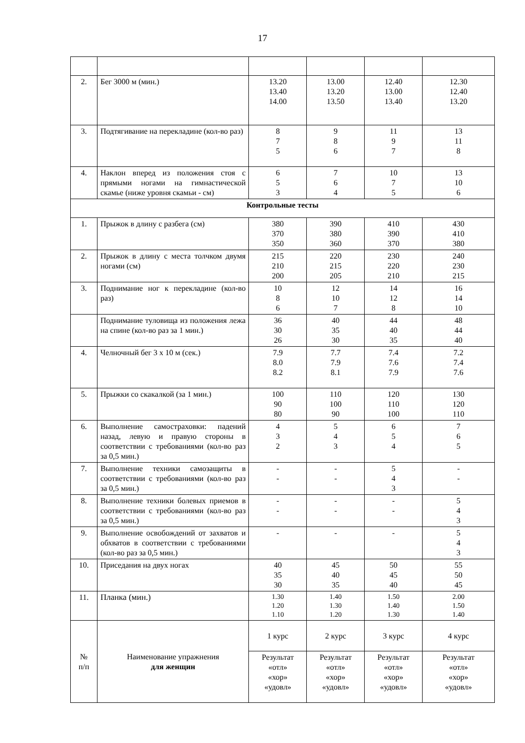17
| 2. | Бег 3000 м (мин.) | 13.20 13.40 14.00 | 13.00 13.20 13.50 | 12.40 13.00 13.40 | 12.30 12.40 13.20 |
| 3. | Подтягивание на перекладине (кол-во раз) | 8 7 5 | 9 8 6 | 11 9 7 | 13 11 8 |
| 4. | Наклон вперед из положения стоя с прямыми ногами на гимнастической скамье (ниже уровня скамьи - см) | 6 5 3 | 7 6 4 | 10 7 5 | 13 10 6 |
| Контрольные тесты | | | | | |
| 1. | Прыжок в длину с разбега (см) | 380 370 350 | 390 380 360 | 410 390 370 | 430 410 380 |
| 2. | Прыжок в длину с места толчком двумя ногами (см) | 215 210 200 | 220 215 205 | 230 220 210 | 240 230 215 |
| 3. | Поднимание ног к перекладине (кол-во раз) | 10 8 6 | 12 10 7 | 14 12 8 | 16 14 10 |
| | Поднимание туловища из положения лежа на спине (кол-во раз за 1 мин.) | 36 30 26 | 40 35 30 | 44 40 35 | 48 44 40 |
| 4. | Челночный бег 3 х 10 м (сек.) | 7.9 8.0 8.2 | 7.7 7.9 8.1 | 7.4 7.6 7.9 | 7.2 7.4 7.6 |
| 5. | Прыжки со скакалкой (за 1 мин.) | 100 90 80 | 110 100 90 | 120 110 100 | 130 120 110 |
| 6. | Выполнение самостраховки: падений назад, левую и правую стороны в соответствии с требованиями (кол-во раз за 0,5 мин.) | 4 3 2 | 5 4 3 | 6 5 4 | 7 6 5 |
| 7. | Выполнение техники самозащиты в соответствии с требованиями (кол-во раз за 0,5 мин.) | - - | - - | 5 4 3 | - - |
| 8. | Выполнение техники болевых приемов в соответствии с требованиями (кол-во раз за 0,5 мин.) | - - | - - | - - | 5 4 3 |
| 9. | Выполнение освобождений от захватов и обхватов в соответствии с требованиями (кол-во раз за 0,5 мин.) | - | - | - | 5 4 3 |
| 10. | Приседания на двух ногах | 40 35 30 | 45 40 35 | 50 45 40 | 55 50 45 |
| 11. | Планка (мин.) | 1.30 1.20 1.10 | 1.40 1.30 1.20 | 1.50 1.40 1.30 | 2.00 1.50 1.40 |
| № п/п | Наименование упражнения для женщин | 1 курс | 2 курс | 3 курс | 4 курс |
| | | Результат «отл» «хор» «удовл» | Результат «отл» «хор» «удовл» | Результат «отл» «хор» «удовл» | Результат «отл» «хор» «удовл» |